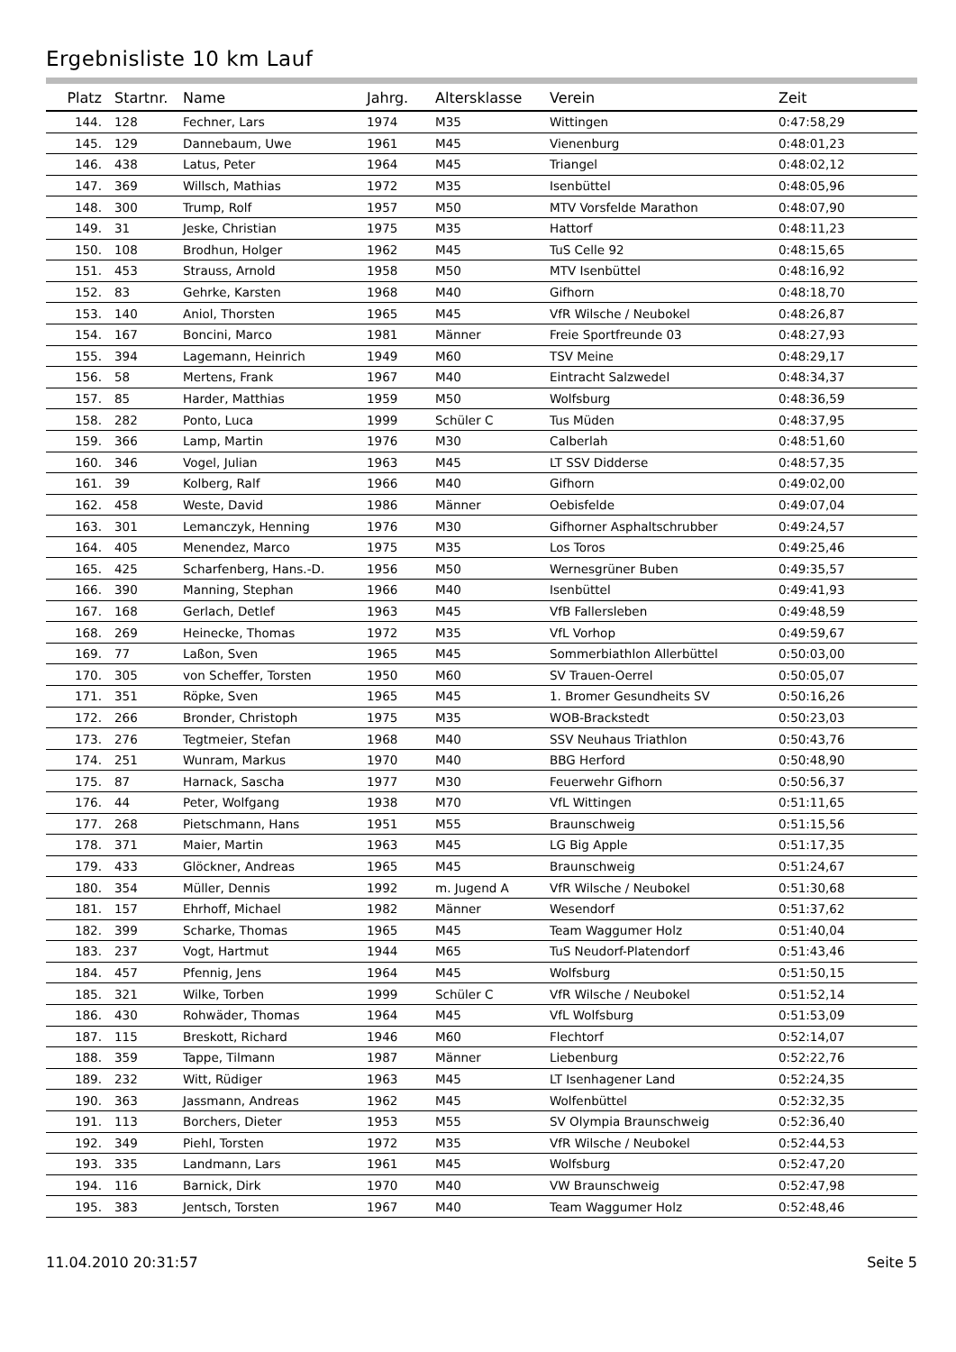Ergebnisliste 10 km Lauf
| Platz | Startnr. | Name | Jahrg. | Altersklasse | Verein | Zeit |
| --- | --- | --- | --- | --- | --- | --- |
| 144. | 128 | Fechner, Lars | 1974 | M35 | Wittingen | 0:47:58,29 |
| 145. | 129 | Dannebaum, Uwe | 1961 | M45 | Vienenburg | 0:48:01,23 |
| 146. | 438 | Latus, Peter | 1964 | M45 | Triangel | 0:48:02,12 |
| 147. | 369 | Willsch, Mathias | 1972 | M35 | Isenbüttel | 0:48:05,96 |
| 148. | 300 | Trump, Rolf | 1957 | M50 | MTV Vorsfelde Marathon | 0:48:07,90 |
| 149. | 31 | Jeske, Christian | 1975 | M35 | Hattorf | 0:48:11,23 |
| 150. | 108 | Brodhun, Holger | 1962 | M45 | TuS Celle 92 | 0:48:15,65 |
| 151. | 453 | Strauss, Arnold | 1958 | M50 | MTV Isenbüttel | 0:48:16,92 |
| 152. | 83 | Gehrke, Karsten | 1968 | M40 | Gifhorn | 0:48:18,70 |
| 153. | 140 | Aniol, Thorsten | 1965 | M45 | VfR Wilsche / Neubokel | 0:48:26,87 |
| 154. | 167 | Boncini, Marco | 1981 | Männer | Freie Sportfreunde 03 | 0:48:27,93 |
| 155. | 394 | Lagemann, Heinrich | 1949 | M60 | TSV Meine | 0:48:29,17 |
| 156. | 58 | Mertens, Frank | 1967 | M40 | Eintracht Salzwedel | 0:48:34,37 |
| 157. | 85 | Harder, Matthias | 1959 | M50 | Wolfsburg | 0:48:36,59 |
| 158. | 282 | Ponto, Luca | 1999 | Schüler C | Tus Müden | 0:48:37,95 |
| 159. | 366 | Lamp, Martin | 1976 | M30 | Calberlah | 0:48:51,60 |
| 160. | 346 | Vogel, Julian | 1963 | M45 | LT SSV Didderse | 0:48:57,35 |
| 161. | 39 | Kolberg, Ralf | 1966 | M40 | Gifhorn | 0:49:02,00 |
| 162. | 458 | Weste, David | 1986 | Männer | Oebisfelde | 0:49:07,04 |
| 163. | 301 | Lemanczyk, Henning | 1976 | M30 | Gifhorner Asphaltschrubber | 0:49:24,57 |
| 164. | 405 | Menendez, Marco | 1975 | M35 | Los Toros | 0:49:25,46 |
| 165. | 425 | Scharfenberg, Hans.-D. | 1956 | M50 | Wernesgrüner Buben | 0:49:35,57 |
| 166. | 390 | Manning, Stephan | 1966 | M40 | Isenbüttel | 0:49:41,93 |
| 167. | 168 | Gerlach, Detlef | 1963 | M45 | VfB Fallersleben | 0:49:48,59 |
| 168. | 269 | Heinecke, Thomas | 1972 | M35 | VfL Vorhop | 0:49:59,67 |
| 169. | 77 | Laßon, Sven | 1965 | M45 | Sommerbiathlon Allerbüttel | 0:50:03,00 |
| 170. | 305 | von Scheffer, Torsten | 1950 | M60 | SV Trauen-Oerrel | 0:50:05,07 |
| 171. | 351 | Röpke, Sven | 1965 | M45 | 1. Bromer Gesundheits SV | 0:50:16,26 |
| 172. | 266 | Bronder, Christoph | 1975 | M35 | WOB-Brackstedt | 0:50:23,03 |
| 173. | 276 | Tegtmeier, Stefan | 1968 | M40 | SSV Neuhaus Triathlon | 0:50:43,76 |
| 174. | 251 | Wunram, Markus | 1970 | M40 | BBG Herford | 0:50:48,90 |
| 175. | 87 | Harnack, Sascha | 1977 | M30 | Feuerwehr Gifhorn | 0:50:56,37 |
| 176. | 44 | Peter, Wolfgang | 1938 | M70 | VfL Wittingen | 0:51:11,65 |
| 177. | 268 | Pietschmann, Hans | 1951 | M55 | Braunschweig | 0:51:15,56 |
| 178. | 371 | Maier, Martin | 1963 | M45 | LG Big Apple | 0:51:17,35 |
| 179. | 433 | Glöckner, Andreas | 1965 | M45 | Braunschweig | 0:51:24,67 |
| 180. | 354 | Müller, Dennis | 1992 | m. Jugend A | VfR Wilsche / Neubokel | 0:51:30,68 |
| 181. | 157 | Ehrhoff, Michael | 1982 | Männer | Wesendorf | 0:51:37,62 |
| 182. | 399 | Scharke, Thomas | 1965 | M45 | Team Waggumer Holz | 0:51:40,04 |
| 183. | 237 | Vogt, Hartmut | 1944 | M65 | TuS Neudorf-Platendorf | 0:51:43,46 |
| 184. | 457 | Pfennig, Jens | 1964 | M45 | Wolfsburg | 0:51:50,15 |
| 185. | 321 | Wilke, Torben | 1999 | Schüler C | VfR Wilsche / Neubokel | 0:51:52,14 |
| 186. | 430 | Rohwäder, Thomas | 1964 | M45 | VfL Wolfsburg | 0:51:53,09 |
| 187. | 115 | Breskott, Richard | 1946 | M60 | Flechtorf | 0:52:14,07 |
| 188. | 359 | Tappe, Tilmann | 1987 | Männer | Liebenburg | 0:52:22,76 |
| 189. | 232 | Witt, Rüdiger | 1963 | M45 | LT Isenhagener Land | 0:52:24,35 |
| 190. | 363 | Jassmann, Andreas | 1962 | M45 | Wolfenbüttel | 0:52:32,35 |
| 191. | 113 | Borchers, Dieter | 1953 | M55 | SV Olympia Braunschweig | 0:52:36,40 |
| 192. | 349 | Piehl, Torsten | 1972 | M35 | VfR Wilsche / Neubokel | 0:52:44,53 |
| 193. | 335 | Landmann, Lars | 1961 | M45 | Wolfsburg | 0:52:47,20 |
| 194. | 116 | Barnick, Dirk | 1970 | M40 | VW Braunschweig | 0:52:47,98 |
| 195. | 383 | Jentsch, Torsten | 1967 | M40 | Team Waggumer Holz | 0:52:48,46 |
11.04.2010 20:31:57 Seite 5